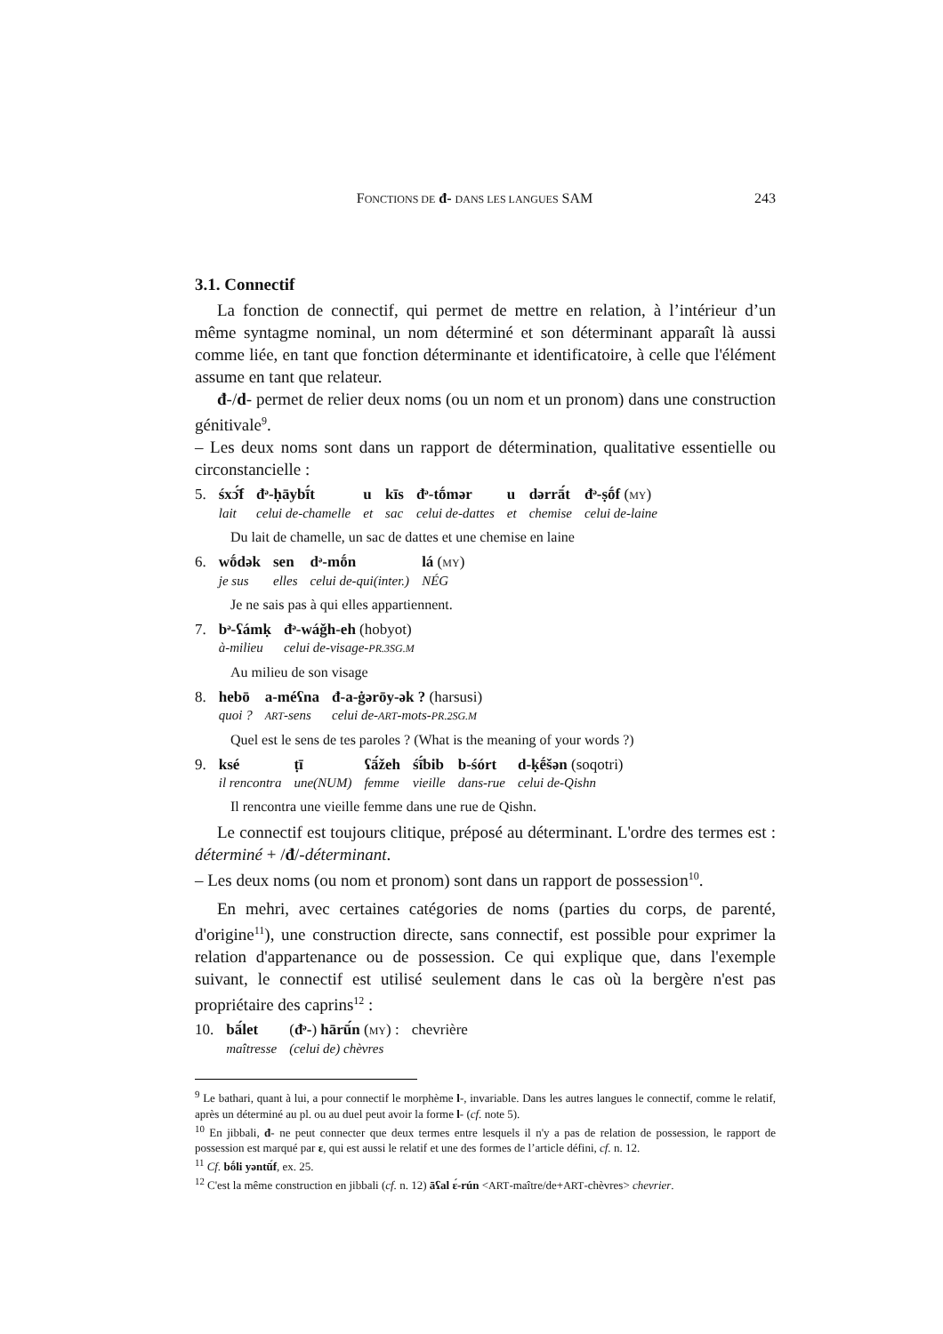FONCTIONS DE đ- DANS LES LANGUES SAM 243
3.1. Connectif
La fonction de connectif, qui permet de mettre en relation, à l’intérieur d’un même syntagme nominal, un nom déterminé et son déterminant apparaît là aussi comme liée, en tant que fonction déterminante et identificatoire, à celle que l'élément assume en tant que relateur.
đ-/d- permet de relier deux noms (ou un nom et un pronom) dans une construction génitivale<sup>9</sup>.
– Les deux noms sont dans un rapport de détermination, qualitative essentielle ou circonstancielle :
| 5. | śxɔ̄́f | đᵊ-ḥāybī́t | u | kīs | đᵊ-tṓmər | u | dərrā́t | đᵊ-ṣṓf ( MY ) |
| | lait | celui de-chamelle | et | sac | celui de-dattes | et | chemise | celui de-laine |
Du lait de chamelle, un sac de dattes et une chemise en laine
| 6. | wṓdək | sen | dᵊ-mṓn | lá ( MY ) |
| | je sus | elles | celui de-qui(inter.) | NÉG |
Je ne sais pas à qui elles appartiennent.
| 7. | bᵊ-ʕámḳ | đᵊ-wáǧh-eh (hobyot) |
| | à-milieu | celui de-visage- PR.3SG.M |
Au milieu de son visage
| 8. | hebō | a-méʕna | đ-a-ġərōy-ək ? (harsusi) |
| | quoi ? | ART -sens | celui de- ART -mots- PR.2SG.M |
Quel est le sens de tes paroles ? (What is the meaning of your words ?)
| 9. | ksé | ṭī | ʕā́žeh | śī́bib | b-śórt | d-ḳḗšən (soqotri) |
| | il rencontra | une(NUM) | femme | vieille | dans-rue | celui de-Qishn |
Il rencontra une vieille femme dans une rue de Qishn.
Le connectif est toujours clitique, préposé au déterminant. L'ordre des termes est : déterminé + /đ/-déterminant.
– Les deux noms (ou nom et pronom) sont dans un rapport de possession<sup>10</sup>.
En mehri, avec certaines catégories de noms (parties du corps, de parenté, d'origine<sup>11</sup>), une construction directe, sans connectif, est possible pour exprimer la relation d'appartenance ou de possession. Ce qui explique que, dans l'exemple suivant, le connectif est utilisé seulement dans le cas où la bergère n'est pas propriétaire des caprins<sup>12</sup> :
| 10. | bā́let | ( đᵊ- ) hārū́n ( MY ) : | chevrière |
| | maîtresse | (celui de) chèvres | |
<sup>9</sup> Le bathari, quant à lui, a pour connectif le morphème l-, invariable. Dans les autres langues le connectif, comme le relatif, après un déterminé au pl. ou au duel peut avoir la forme l- (cf. note 5).
<sup>10</sup> En jibbali, đ- ne peut connecter que deux termes entre lesquels il n'y a pas de relation de possession, le rapport de possession est marqué par ɛ, qui est aussi le relatif et une des formes de l’article défini, cf. n. 12.
<sup>11</sup> Cf. bṓli yəntū́f, ex. 25.
<sup>12</sup> C'est la même construction en jibbali (cf. n. 12) āʕal ɛ́-rún <ART-maître/de+ART-chèvres> chevrier.